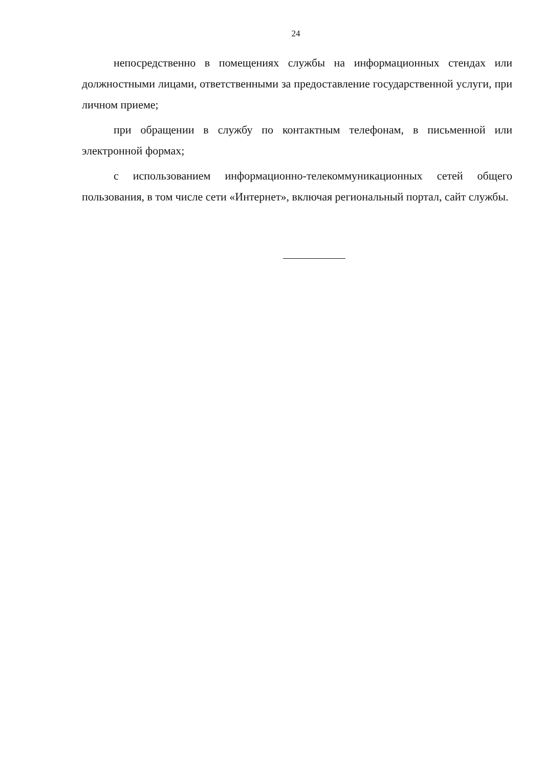24
непосредственно в помещениях службы на информационных стендах или должностными лицами, ответственными за предоставление государственной услуги, при личном приеме;
при обращении в службу по контактным телефонам, в письменной или электронной формах;
с использованием информационно-телекоммуникационных сетей общего пользования, в том числе сети «Интернет», включая региональный портал, сайт службы.